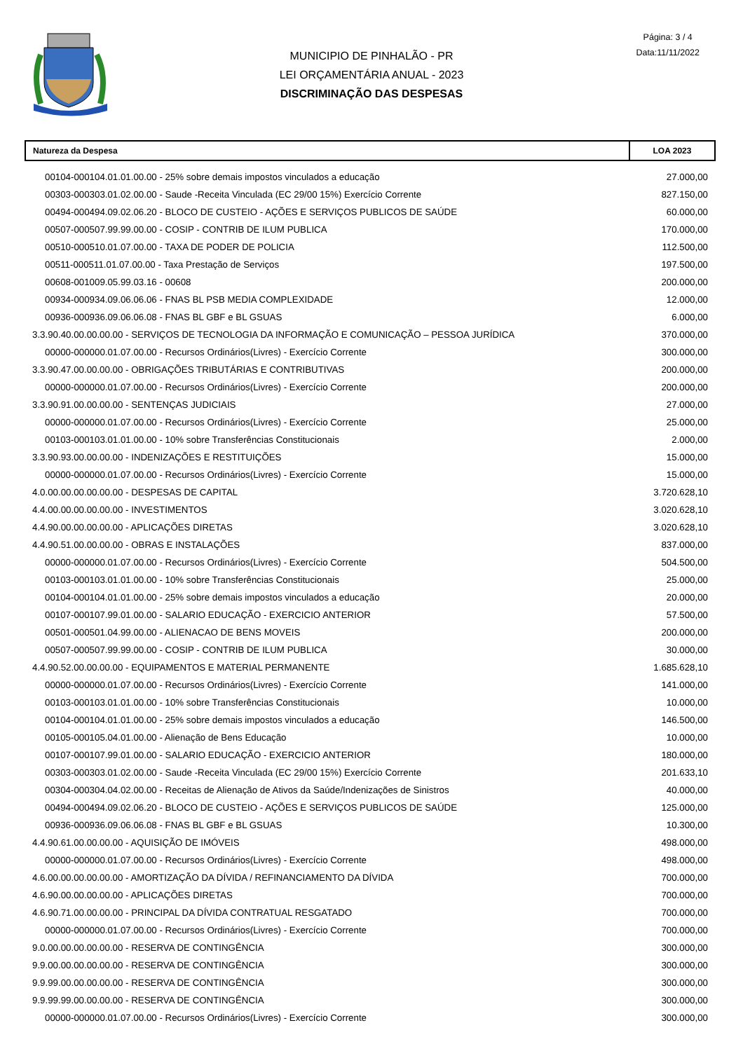MUNICIPIO DE PINHALÃO - PR
LEI ORÇAMENTÁRIA ANUAL - 2023
DISCRIMINAÇÃO DAS DESPESAS
Página: 3 / 4
Data:11/11/2022
| Natureza da Despesa | LOA 2023 |
| --- | --- |
| 00104-000104.01.01.00.00 - 25% sobre demais impostos vinculados a educação | 27.000,00 |
| 00303-000303.01.02.00.00 - Saude -Receita Vinculada (EC 29/00 15%) Exercício Corrente | 827.150,00 |
| 00494-000494.09.02.06.20 - BLOCO DE CUSTEIO - AÇÕES E SERVIÇOS PUBLICOS DE SAÚDE | 60.000,00 |
| 00507-000507.99.99.00.00 - COSIP - CONTRIB DE ILUM PUBLICA | 170.000,00 |
| 00510-000510.01.07.00.00 - TAXA DE PODER DE POLICIA | 112.500,00 |
| 00511-000511.01.07.00.00 - Taxa Prestação de Serviços | 197.500,00 |
| 00608-001009.05.99.03.16 - 00608 | 200.000,00 |
| 00934-000934.09.06.06.06 - FNAS BL PSB MEDIA COMPLEXIDADE | 12.000,00 |
| 00936-000936.09.06.06.08 - FNAS BL GBF e BL GSUAS | 6.000,00 |
| 3.3.90.40.00.00.00.00 - SERVIÇOS DE TECNOLOGIA DA INFORMAÇÃO E COMUNICAÇÃO – PESSOA JURÍDICA | 370.000,00 |
| 00000-000000.01.07.00.00 - Recursos Ordinários(Livres) - Exercício Corrente | 300.000,00 |
| 3.3.90.47.00.00.00.00 - OBRIGAÇÕES TRIBUTÁRIAS E CONTRIBUTIVAS | 200.000,00 |
| 00000-000000.01.07.00.00 - Recursos Ordinários(Livres) - Exercício Corrente | 200.000,00 |
| 3.3.90.91.00.00.00.00 - SENTENÇAS JUDICIAIS | 27.000,00 |
| 00000-000000.01.07.00.00 - Recursos Ordinários(Livres) - Exercício Corrente | 25.000,00 |
| 00103-000103.01.01.00.00 - 10% sobre Transferências Constitucionais | 2.000,00 |
| 3.3.90.93.00.00.00.00 - INDENIZAÇÕES E RESTITUIÇÕES | 15.000,00 |
| 00000-000000.01.07.00.00 - Recursos Ordinários(Livres) - Exercício Corrente | 15.000,00 |
| 4.0.00.00.00.00.00.00 - DESPESAS DE CAPITAL | 3.720.628,10 |
| 4.4.00.00.00.00.00.00 - INVESTIMENTOS | 3.020.628,10 |
| 4.4.90.00.00.00.00.00 - APLICAÇÕES DIRETAS | 3.020.628,10 |
| 4.4.90.51.00.00.00.00 - OBRAS E INSTALAÇÕES | 837.000,00 |
| 00000-000000.01.07.00.00 - Recursos Ordinários(Livres) - Exercício Corrente | 504.500,00 |
| 00103-000103.01.01.00.00 - 10% sobre Transferências Constitucionais | 25.000,00 |
| 00104-000104.01.01.00.00 - 25% sobre demais impostos vinculados a educação | 20.000,00 |
| 00107-000107.99.01.00.00 - SALARIO EDUCAÇÃO - EXERCICIO ANTERIOR | 57.500,00 |
| 00501-000501.04.99.00.00 - ALIENACAO DE BENS MOVEIS | 200.000,00 |
| 00507-000507.99.99.00.00 - COSIP - CONTRIB DE ILUM PUBLICA | 30.000,00 |
| 4.4.90.52.00.00.00.00 - EQUIPAMENTOS E MATERIAL PERMANENTE | 1.685.628,10 |
| 00000-000000.01.07.00.00 - Recursos Ordinários(Livres) - Exercício Corrente | 141.000,00 |
| 00103-000103.01.01.00.00 - 10% sobre Transferências Constitucionais | 10.000,00 |
| 00104-000104.01.01.00.00 - 25% sobre demais impostos vinculados a educação | 146.500,00 |
| 00105-000105.04.01.00.00 - Alienação de Bens Educação | 10.000,00 |
| 00107-000107.99.01.00.00 - SALARIO EDUCAÇÃO - EXERCICIO ANTERIOR | 180.000,00 |
| 00303-000303.01.02.00.00 - Saude -Receita Vinculada (EC 29/00 15%) Exercício Corrente | 201.633,10 |
| 00304-000304.04.02.00.00 - Receitas de Alienação de Ativos da Saúde/Indenizações de Sinistros | 40.000,00 |
| 00494-000494.09.02.06.20 - BLOCO DE CUSTEIO - AÇÕES E SERVIÇOS PUBLICOS DE SAÚDE | 125.000,00 |
| 00936-000936.09.06.06.08 - FNAS BL GBF e BL GSUAS | 10.300,00 |
| 4.4.90.61.00.00.00.00 - AQUISIÇÃO DE IMÓVEIS | 498.000,00 |
| 00000-000000.01.07.00.00 - Recursos Ordinários(Livres) - Exercício Corrente | 498.000,00 |
| 4.6.00.00.00.00.00.00 - AMORTIZAÇÃO DA DÍVIDA / REFINANCIAMENTO DA DÍVIDA | 700.000,00 |
| 4.6.90.00.00.00.00.00 - APLICAÇÕES DIRETAS | 700.000,00 |
| 4.6.90.71.00.00.00.00 - PRINCIPAL DA DÍVIDA CONTRATUAL RESGATADO | 700.000,00 |
| 00000-000000.01.07.00.00 - Recursos Ordinários(Livres) - Exercício Corrente | 700.000,00 |
| 9.0.00.00.00.00.00.00 - RESERVA DE CONTINGÊNCIA | 300.000,00 |
| 9.9.00.00.00.00.00.00 - RESERVA DE CONTINGÊNCIA | 300.000,00 |
| 9.9.99.00.00.00.00.00 - RESERVA DE CONTINGÊNCIA | 300.000,00 |
| 9.9.99.99.00.00.00.00 - RESERVA DE CONTINGÊNCIA | 300.000,00 |
| 00000-000000.01.07.00.00 - Recursos Ordinários(Livres) - Exercício Corrente | 300.000,00 |